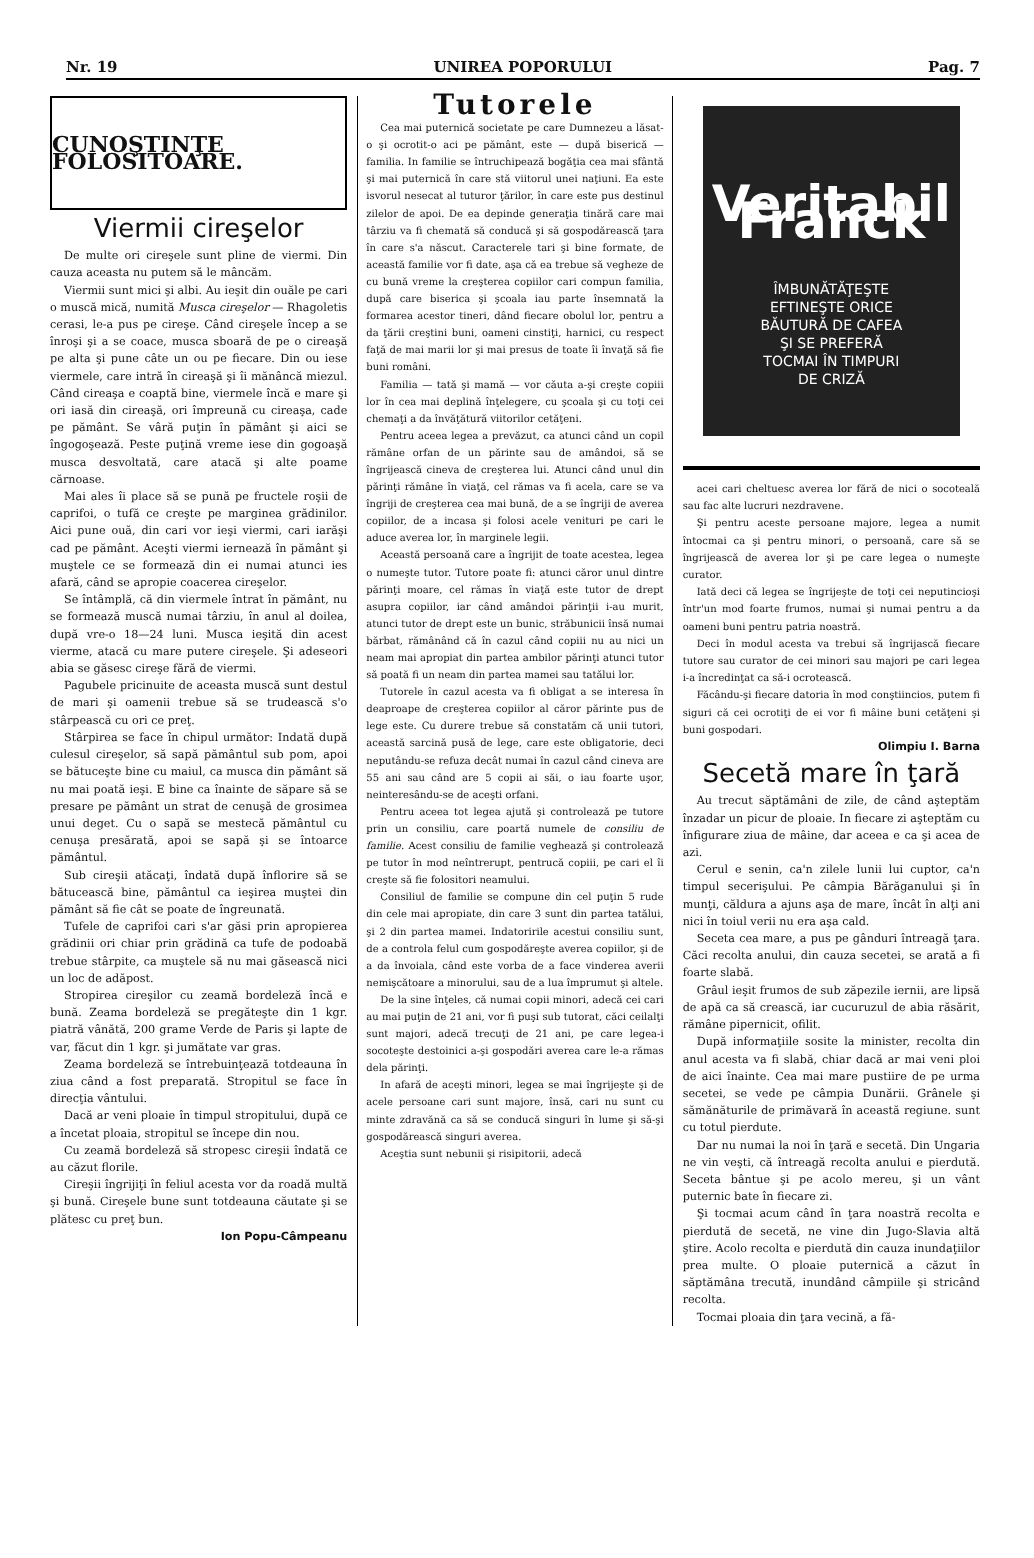Nr. 19 UNIREA POPORULUI Pag. 7
CUNOŞTINŢE FOLOSITOARE.
Viermii cireşelor
De multe ori cireşele sunt pline de viermi. Din cauza aceasta nu putem să le mâncăm.
Viermii sunt mici şi albi. Au ieşit din ouăle pe cari o muscă mică, numită Musca cireşelor — Rhagoletis cerasi, le-a pus pe cireşe. Când cireşele încep a se înroşi şi a se coace, musca sboară de pe o cireaşă pe alta şi pune câte un ou pe fiecare. Din ou iese viermele, care intră în cireaşă şi îi mănâncă miezul. Când cireaşa e coaptă bine, viermele încă e mare şi ori iasă din cireaşă, ori împreună cu cireaşa, cade pe pământ. Se vâră puţin în pământ şi aici se îngogoşează. Peste puţină vreme iese din gogoaşă musca desvoltată, care atacă şi alte poame cărnoase.
Mai ales îi place să se pună pe fructele roşii de caprifoi, o tufă ce creşte pe marginea grădinilor. Aici pune ouă, din cari vor ieşi viermi, cari iarăşi cad pe pământ. Aceşti viermi iernează în pământ şi muştele ce se formează din ei numai atunci ies afară, când se apropie coacerea cireşelor.
Se întâmplă, că din viermele întrat în pământ, nu se formează muscă numai târziu, în anul al doilea, după vre-o 18—24 luni. Musca ieşită din acest vierme, atacă cu mare putere cireşele. Şi adeseori abia se găsesc cireşe fără de viermi.
Pagubele pricinuite de aceasta muscă sunt destul de mari şi oamenii trebue să se trudească s'o stârpească cu ori ce preţ.
Stârpirea se face în chipul următor: Indată după culesul cireşelor, să sapă pământul sub pom, apoi se bătuceşte bine cu maiul, ca musca din pământ să nu mai poată ieşi. E bine ca înainte de săpare să se presare pe pământ un strat de cenuşă de grosimea unui deget. Cu o sapă se mestecă pământul cu cenuşa presărată, apoi se sapă şi se întoarce pământul.
Sub cireşii atăcaţi, îndată după înflorire să se bătucească bine, pământul ca ieşirea muştei din pământ să fie cât se poate de îngreunată.
Tufele de caprifoi cari s'ar găsi prin apropierea grădinii ori chiar prin grădină ca tufe de podoabă trebue stârpite, ca muştele să nu mai găsească nici un loc de adăpost.
Stropirea cireşilor cu zeamă bordeleză încă e bună. Zeama bordeleză se pregăteşte din 1 kgr. piatră vânătă, 200 grame Verde de Paris şi lapte de var, făcut din 1 kgr. şi jumătate var gras.
Zeama bordeleză se întrebuinţează totdeauna în ziua când a fost preparată. Stropitul se face în direcţia vântului.
Dacă ar veni ploaie în timpul stropitului, după ce a încetat ploaia, stropitul se începe din nou.
Cu zeamă bordeleză să stropesc cireşii îndată ce au căzut florile.
Cireşii îngrijiţi în feliul acesta vor da roadă multă şi bună. Cireşele bune sunt totdeauna căutate şi se plătesc cu preţ bun.
Ion Popu-Câmpeanu
Tutorele
Cea mai puternică societate pe care Dumnezeu a lăsat-o şi ocrotit-o aci pe pământ, este — după biserică — familia. In familie se întruchipează bogăţia cea mai sfântă şi mai puternică în care stă viitorul unei naţiuni. Ea este isvorul nesecat al tuturor ţărilor, în care este pus destinul zilelor de apoi. De ea depinde generaţia tinără care mai târziu va fi chemată să conducă şi să gospodărească ţara în care s'a născut. Caracterele tari şi bine formate, de această familie vor fi date, aşa că ea trebue să vegheze de cu bună vreme la creşterea copiilor cari compun familia, după care biserica şi şcoala iau parte însemnată la formarea acestor tineri, dând fiecare obolul lor, pentru a da ţării creştini buni, oameni cinstiţi, harnici, cu respect faţă de mai marii lor şi mai presus de toate îi învaţă să fie buni români.
Familia — tată şi mamă — vor căuta a-şi creşte copiii lor în cea mai deplină înţelegere, cu şcoala şi cu toţi cei chemaţi a da învăţătură viitorilor cetăţeni.
Pentru aceea legea a prevăzut, ca atunci când un copil rămâne orfan de un părinte sau de amândoi, să se îngrijească cineva de creşterea lui. Atunci când unul din părinţi rămâne în viaţă, cel rămas va fi acela, care se va îngriji de creşterea cea mai bună, de a se îngriji de averea copiilor, de a incasa şi folosi acele venituri pe cari le aduce averea lor, în marginele legii.
Această persoană care a îngrijit de toate acestea, legea o numeşte tutor. Tutore poate fi: atunci căror unul dintre părinţi moare, cel rămas în viaţă este tutor de drept asupra copiilor, iar când amândoi părinţii i-au murit, atunci tutor de drept este un bunic, străbunicii însă numai bărbat, rămânând că în cazul când copiii nu au nici un neam mai apropiat din partea ambilor părinţi atunci tutor să poată fi un neam din partea mamei sau tatălui lor.
Tutorele în cazul acesta va fi obligat a se interesa în deaproape de creşterea copiilor al căror părinte pus de lege este. Cu durere trebue să constatăm că unii tutori, această sarcină pusă de lege, care este obligatorie, deci neputându-se refuza decât numai în cazul când cineva are 55 ani sau când are 5 copii ai săi, o iau foarte uşor, neinteresându-se de aceşti orfani.
Pentru aceea tot legea ajută şi controlează pe tutore prin un consiliu, care poartă numele de consiliu de familie. Acest consiliu de familie veghează şi controlează pe tutor în mod neîntrerupt, pentrucă copiii, pe cari el îi creşte să fie folositori neamului.
Consiliul de familie se compune din cel puţin 5 rude din cele mai apropiate, din care 3 sunt din partea tatălui, şi 2 din partea mamei. Indatoririle acestui consiliu sunt, de a controla felul cum gospodăreşte averea copiilor, şi de a da învoiala, când este vorba de a face vinderea averii nemişcătoare a minorului, sau de a lua împrumut şi altele.
De la sine înţeles, că numai copii minori, adecă cei cari au mai puţin de 21 ani, vor fi puşi sub tutorat, căci ceilalţi sunt majori, adecă trecuţi de 21 ani, pe care legea-i socoteşte destoinici a-şi gospodări averea care le-a rămas dela părinţi.
In afară de aceşti minori, legea se mai îngrijeşte şi de acele persoane cari sunt majore, însă, cari nu sunt cu minte zdravănă ca să se conducă singuri în lume şi să-şi gospodărească singuri averea.
Aceştia sunt nebunii şi risipitorii, adecă
Veritabil Franck
ÎMBUNĂTĂŢEŞTE
EFTINEŞTE ORICE
BĂUTURĂ DE CAFEA
ŞI SE PREFERĂ
TOCMAI ÎN TIMPURI
DE CRIZĂ
acei cari cheltuesc averea lor fără de nici o socoteală sau fac alte lucruri nezdravene.
Şi pentru aceste persoane majore, legea a numit întocmai ca şi pentru minori, o persoană, care să se îngrijească de averea lor şi pe care legea o numeşte curator.
Iată deci că legea se îngrijeşte de toţi cei neputincioşi într'un mod foarte frumos, numai şi numai pentru a da oameni buni pentru patria noastră.
Deci în modul acesta va trebui să îngrijască fiecare tutore sau curator de cei minori sau majori pe cari legea i-a încredinţat ca să-i ocrotească.
Făcându-şi fiecare datoria în mod conştiincios, putem fi siguri că cei ocrotiţi de ei vor fi mâine buni cetăţeni şi buni gospodari.
Olimpiu I. Barna
Secetă mare în ţară
Au trecut săptămâni de zile, de când aşteptăm înzadar un picur de ploaie. In fiecare zi aşteptăm cu înfigurare ziua de mâine, dar aceea e ca şi acea de azi.
Cerul e senin, ca'n zilele lunii lui cuptor, ca'n timpul secerişului. Pe câmpia Bărăganului şi în munţi, căldura a ajuns aşa de mare, încât în alţi ani nici în toiul verii nu era aşa cald.
Seceta cea mare, a pus pe gânduri întreagă ţara. Căci recolta anului, din cauza secetei, se arată a fi foarte slabă.
Grâul ieşit frumos de sub zăpezile iernii, are lipsă de apă ca să crească, iar cucuruzul de abia răsărit, rămâne pipernicit, ofilit.
După informaţiile sosite la minister, recolta din anul acesta va fi slabă, chiar dacă ar mai veni ploi de aici înainte. Cea mai mare pustiire de pe urma secetei, se vede pe câmpia Dunării. Grânele şi sămănăturile de primăvară în această regiune. sunt cu totul pierdute.
Dar nu numai la noi în ţară e secetă. Din Ungaria ne vin veşti, că întreagă recolta anului e pierdută. Seceta bântue şi pe acolo mereu, şi un vânt puternic bate în fiecare zi.
Şi tocmai acum când în ţara noastră recolta e pierdută de secetă, ne vine din Jugo-Slavia altă ştire. Acolo recolta e pierdută din cauza inundaţiilor prea multe. O ploaie puternică a căzut în săptămâna trecută, inundând câmpiile şi stricând recolta.
Tocmai ploaia din ţara vecină, a fă-